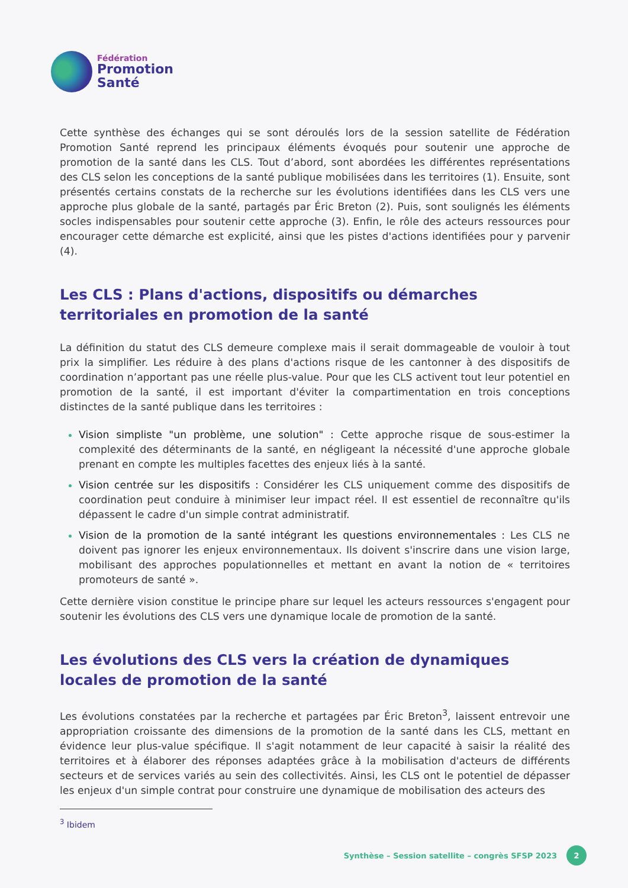Fédération
Promotion
Santé
Cette synthèse des échanges qui se sont déroulés lors de la session satellite de Fédération Promotion Santé reprend les principaux éléments évoqués pour soutenir une approche de promotion de la santé dans les CLS. Tout d’abord, sont abordées les différentes représentations des CLS selon les conceptions de la santé publique mobilisées dans les territoires (1). Ensuite, sont présentés certains constats de la recherche sur les évolutions identifiées dans les CLS vers une approche plus globale de la santé, partagés par Éric Breton (2). Puis, sont soulignés les éléments socles indispensables pour soutenir cette approche (3). Enfin, le rôle des acteurs ressources pour encourager cette démarche est explicité, ainsi que les pistes d'actions identifiées pour y parvenir (4).
Les CLS : Plans d'actions, dispositifs ou démarches territoriales en promotion de la santé
La définition du statut des CLS demeure complexe mais il serait dommageable de vouloir à tout prix la simplifier. Les réduire à des plans d'actions risque de les cantonner à des dispositifs de coordination n’apportant pas une réelle plus-value. Pour que les CLS activent tout leur potentiel en promotion de la santé, il est important d'éviter la compartimentation en trois conceptions distinctes de la santé publique dans les territoires :
Vision simpliste "un problème, une solution" : Cette approche risque de sous-estimer la complexité des déterminants de la santé, en négligeant la nécessité d'une approche globale prenant en compte les multiples facettes des enjeux liés à la santé.
Vision centrée sur les dispositifs : Considérer les CLS uniquement comme des dispositifs de coordination peut conduire à minimiser leur impact réel. Il est essentiel de reconnaître qu'ils dépassent le cadre d'un simple contrat administratif.
Vision de la promotion de la santé intégrant les questions environnementales : Les CLS ne doivent pas ignorer les enjeux environnementaux. Ils doivent s'inscrire dans une vision large, mobilisant des approches populationnelles et mettant en avant la notion de « territoires promoteurs de santé ».
Cette dernière vision constitue le principe phare sur lequel les acteurs ressources s'engagent pour soutenir les évolutions des CLS vers une dynamique locale de promotion de la santé.
Les évolutions des CLS vers la création de dynamiques locales de promotion de la santé
Les évolutions constatées par la recherche et partagées par Éric Breton<sup>3</sup>, laissent entrevoir une appropriation croissante des dimensions de la promotion de la santé dans les CLS, mettant en évidence leur plus-value spécifique. Il s'agit notamment de leur capacité à saisir la réalité des territoires et à élaborer des réponses adaptées grâce à la mobilisation d'acteurs de différents secteurs et de services variés au sein des collectivités. Ainsi, les CLS ont le potentiel de dépasser les enjeux d'un simple contrat pour construire une dynamique de mobilisation des acteurs des
<sup>3</sup> Ibidem
Synthèse – Session satellite – congrès SFSP 2023
2